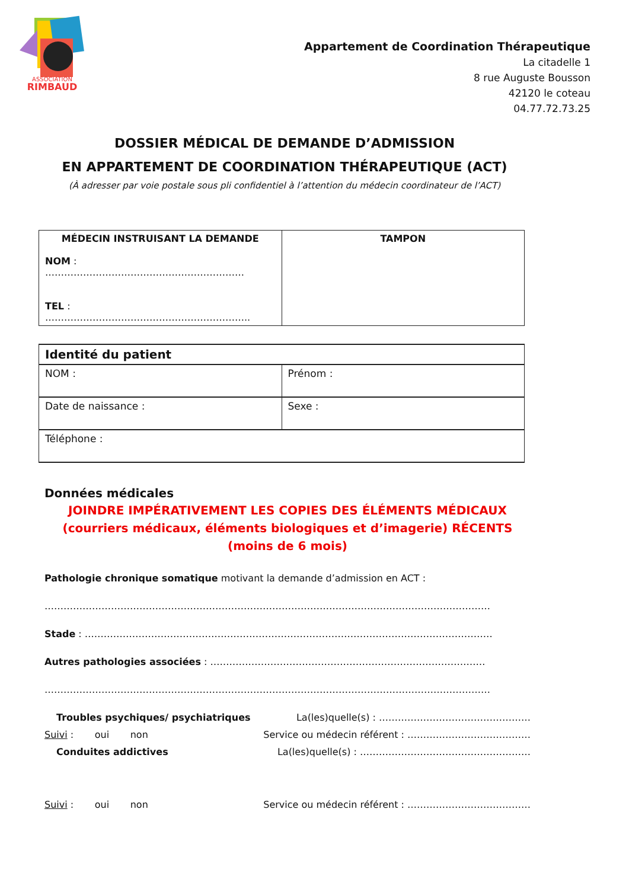ASSOCIATION
RIMBAUD
Appartement de Coordination Thérapeutique
La citadelle 1
8 rue Auguste Bousson
42120 le coteau
04.77.72.73.25
DOSSIER MÉDICAL DE DEMANDE D’ADMISSION
EN APPARTEMENT DE COORDINATION THÉRAPEUTIQUE (ACT)
(À adresser par voie postale sous pli confidentiel à l’attention du médecin coordinateur de l’ACT)
| MÉDECIN INSTRUISANT LA DEMANDE NOM : ……………………………………………………… TEL : ……………………………………………………….. | TAMPON |
| Identité du patient | |
| NOM : | Prénom : |
| Date de naissance : | Sexe : |
| Téléphone : | |
Données médicales
JOINDRE IMPÉRATIVEMENT LES COPIES DES ÉLÉMENTS MÉDICAUX (courriers médicaux, éléments biologiques et d’imagerie) RÉCENTS (moins de 6 mois)
Pathologie chronique somatique motivant la demande d’admission en ACT :
……………………………………………………………………………………………………………………………
Stade : …………………………………………………………………………………………………………………
Autres pathologies associées : ……………………………………………………………………………
……………………………………………………………………………………………………………………………
Troubles psychiques/ psychiatriques La(les)quelle(s) : …………………………………………
Suivi : oui non Service ou médecin référent : …………………………………
Conduites addictives La(les)quelle(s) : ………………………………………………
Suivi : oui non Service ou médecin référent : …………………………………